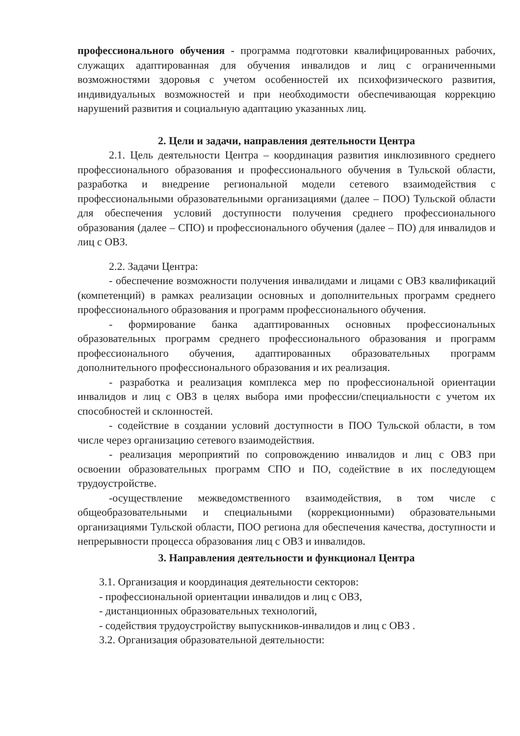профессионального обучения - программа подготовки квалифицированных рабочих, служащих адаптированная для обучения инвалидов и лиц с ограниченными возможностями здоровья с учетом особенностей их психофизического развития, индивидуальных возможностей и при необходимости обеспечивающая коррекцию нарушений развития и социальную адаптацию указанных лиц.
2. Цели и задачи, направления деятельности Центра
2.1. Цель деятельности Центра – координация развития инклюзивного среднего профессионального образования и профессионального обучения в Тульской области, разработка и внедрение региональной модели сетевого взаимодействия с профессиональными образовательными организациями (далее – ПОО) Тульской области для обеспечения условий доступности получения среднего профессионального образования (далее – СПО) и профессионального обучения (далее – ПО) для инвалидов и лиц с ОВЗ.
2.2. Задачи Центра:
- обеспечение возможности получения инвалидами и лицами с ОВЗ квалификаций (компетенций) в рамках реализации основных и дополнительных программ среднего профессионального образования и программ профессионального обучения.
- формирование банка адаптированных основных профессиональных образовательных программ среднего профессионального образования и программ профессионального обучения, адаптированных образовательных программ дополнительного профессионального образования и их реализация.
- разработка и реализация комплекса мер по профессиональной ориентации инвалидов и лиц с ОВЗ в целях выбора ими профессии/специальности с учетом их способностей и склонностей.
- содействие в создании условий доступности в ПОО Тульской области, в том числе через организацию сетевого взаимодействия.
- реализация мероприятий по сопровождению инвалидов и лиц с ОВЗ при освоении образовательных программ СПО и ПО, содействие в их последующем трудоустройстве.
-осуществление межведомственного взаимодействия, в том числе с общеобразовательными и специальными (коррекционными) образовательными организациями Тульской области, ПОО региона для обеспечения качества, доступности и непрерывности процесса образования лиц с ОВЗ и инвалидов.
3. Направления деятельности и функционал Центра
3.1. Организация и координация деятельности секторов:
- профессиональной ориентации инвалидов и лиц с ОВЗ,
- дистанционных образовательных технологий,
- содействия трудоустройству выпускников-инвалидов и лиц с ОВЗ .
3.2. Организация образовательной деятельности: